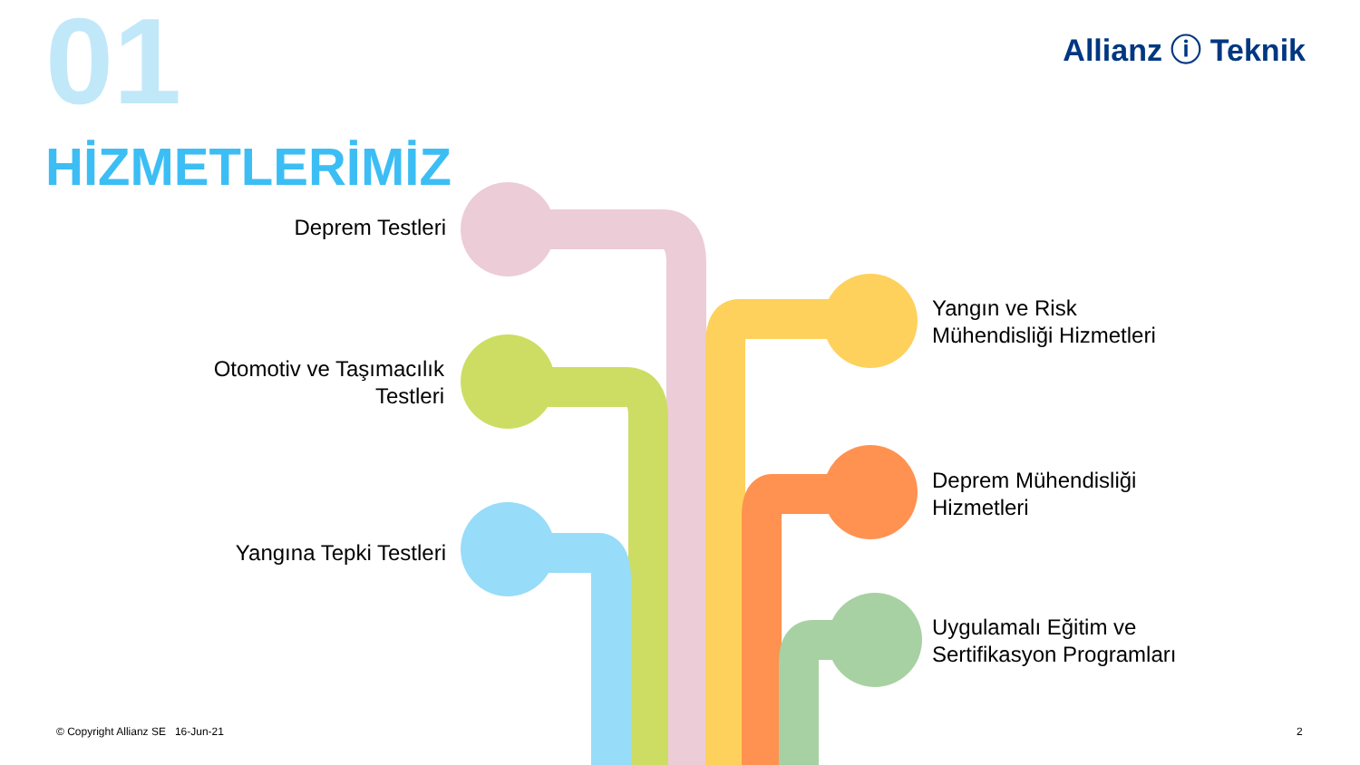01
HİZMETLERİMİZ
Allianz ⓘ Teknik
Deprem Testleri
Otomotiv ve Taşımacılık
Testleri
Yangına Tepki Testleri
Yangın ve Risk
Mühendisliği Hizmetleri
Deprem Mühendisliği
Hizmetleri
Uygulamalı Eğitim ve
Sertifikasyon Programları
© Copyright Allianz SE 16-Jun-21
2